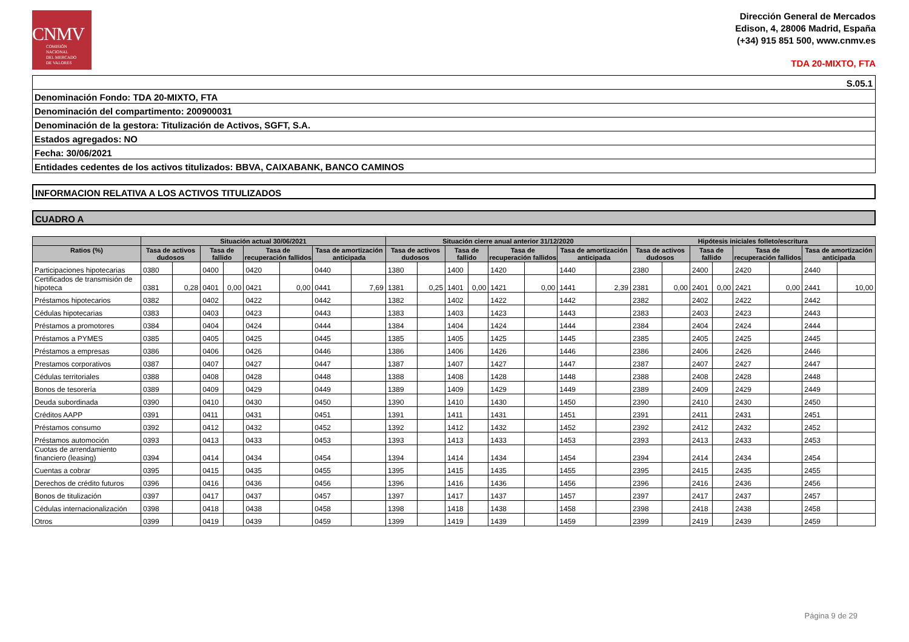CNMV
COMISIÓN
NACIONAL
DEL MERCADO
DE VALORES
Dirección General de Mercados
Edison, 4, 28006 Madrid, España
(+34) 915 851 500, www.cnmv.es
TDA 20-MIXTO, FTA
S.05.1
Denominación Fondo: TDA 20-MIXTO, FTA
Denominación del compartimento: 200900031
Denominación de la gestora: Titulización de Activos, SGFT, S.A.
Estados agregados: NO
Fecha: 30/06/2021
Entidades cedentes de los activos titulizados: BBVA, CAIXABANK, BANCO CAMINOS
INFORMACION RELATIVA A LOS ACTIVOS TITULIZADOS
CUADRO A
| | Situación actual 30/06/2021 | | | | | | | | Situación cierre anual anterior 31/12/2020 | | | | | | | | Hipótesis iniciales folleto/escritura | | | | | | | |
| --- | --- | --- | --- | --- | --- | --- | --- | --- | --- | --- | --- | --- | --- | --- | --- | --- | --- | --- | --- | --- | --- | --- | --- | --- |
| Ratios (%) | Tasa de activos dudosos | | Tasa de fallido | | Tasa de recuperación fallidos | | Tasa de amortización anticipada | | Tasa de activos dudosos | | Tasa de fallido | | Tasa de recuperación fallidos | | Tasa de amortización anticipada | | Tasa de activos dudosos | | Tasa de fallido | | Tasa de recuperación fallidos | | Tasa de amortización anticipada | |
| Participaciones hipotecarias | 0380 | | 0400 | | 0420 | | 0440 | | 1380 | | 1400 | | 1420 | | 1440 | | 2380 | | 2400 | | 2420 | | 2440 | |
| Certificados de transmisión de hipoteca | 0381 | 0,28 | 0401 | 0,00 | 0421 | 0,00 | 0441 | 7,69 | 1381 | 0,25 | 1401 | 0,00 | 1421 | 0,00 | 1441 | 2,39 | 2381 | 0,00 | 2401 | 0,00 | 2421 | 0,00 | 2441 | 10,00 |
| Préstamos hipotecarios | 0382 | | 0402 | | 0422 | | 0442 | | 1382 | | 1402 | | 1422 | | 1442 | | 2382 | | 2402 | | 2422 | | 2442 | |
| Cédulas hipotecarias | 0383 | | 0403 | | 0423 | | 0443 | | 1383 | | 1403 | | 1423 | | 1443 | | 2383 | | 2403 | | 2423 | | 2443 | |
| Préstamos a promotores | 0384 | | 0404 | | 0424 | | 0444 | | 1384 | | 1404 | | 1424 | | 1444 | | 2384 | | 2404 | | 2424 | | 2444 | |
| Préstamos a PYMES | 0385 | | 0405 | | 0425 | | 0445 | | 1385 | | 1405 | | 1425 | | 1445 | | 2385 | | 2405 | | 2425 | | 2445 | |
| Préstamos a empresas | 0386 | | 0406 | | 0426 | | 0446 | | 1386 | | 1406 | | 1426 | | 1446 | | 2386 | | 2406 | | 2426 | | 2446 | |
| Prestamos corporativos | 0387 | | 0407 | | 0427 | | 0447 | | 1387 | | 1407 | | 1427 | | 1447 | | 2387 | | 2407 | | 2427 | | 2447 | |
| Cédulas territoriales | 0388 | | 0408 | | 0428 | | 0448 | | 1388 | | 1408 | | 1428 | | 1448 | | 2388 | | 2408 | | 2428 | | 2448 | |
| Bonos de tesorería | 0389 | | 0409 | | 0429 | | 0449 | | 1389 | | 1409 | | 1429 | | 1449 | | 2389 | | 2409 | | 2429 | | 2449 | |
| Deuda subordinada | 0390 | | 0410 | | 0430 | | 0450 | | 1390 | | 1410 | | 1430 | | 1450 | | 2390 | | 2410 | | 2430 | | 2450 | |
| Créditos AAPP | 0391 | | 0411 | | 0431 | | 0451 | | 1391 | | 1411 | | 1431 | | 1451 | | 2391 | | 2411 | | 2431 | | 2451 | |
| Préstamos consumo | 0392 | | 0412 | | 0432 | | 0452 | | 1392 | | 1412 | | 1432 | | 1452 | | 2392 | | 2412 | | 2432 | | 2452 | |
| Préstamos automoción | 0393 | | 0413 | | 0433 | | 0453 | | 1393 | | 1413 | | 1433 | | 1453 | | 2393 | | 2413 | | 2433 | | 2453 | |
| Cuotas de arrendamiento financiero (leasing) | 0394 | | 0414 | | 0434 | | 0454 | | 1394 | | 1414 | | 1434 | | 1454 | | 2394 | | 2414 | | 2434 | | 2454 | |
| Cuentas a cobrar | 0395 | | 0415 | | 0435 | | 0455 | | 1395 | | 1415 | | 1435 | | 1455 | | 2395 | | 2415 | | 2435 | | 2455 | |
| Derechos de crédito futuros | 0396 | | 0416 | | 0436 | | 0456 | | 1396 | | 1416 | | 1436 | | 1456 | | 2396 | | 2416 | | 2436 | | 2456 | |
| Bonos de titulización | 0397 | | 0417 | | 0437 | | 0457 | | 1397 | | 1417 | | 1437 | | 1457 | | 2397 | | 2417 | | 2437 | | 2457 | |
| Cédulas internacionalización | 0398 | | 0418 | | 0438 | | 0458 | | 1398 | | 1418 | | 1438 | | 1458 | | 2398 | | 2418 | | 2438 | | 2458 | |
| Otros | 0399 | | 0419 | | 0439 | | 0459 | | 1399 | | 1419 | | 1439 | | 1459 | | 2399 | | 2419 | | 2439 | | 2459 | |
Página 9 de 29